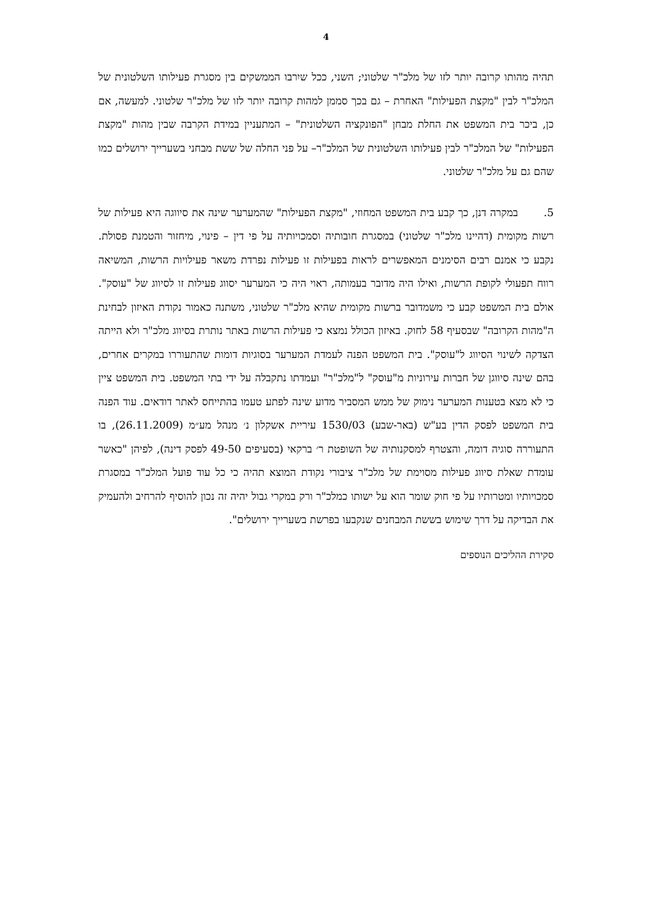4
תהיה מהותו קרובה יותר לזו של מלכ"ר שלטוני; השני, ככל שיִרבו הממשקים בין מסגרת פעילותו השלטונית של המלכ"ר לבין "מקצת הפעילות" האחרת – גם בכך סממן למהות קרובה יותר לזו של מלכ"ר שלטוני. למעשה, אם כן, ביכר בית המשפט את החלת מבחן "הפונקציה השלטונית" – המתעניין במידת הקרבה שבין מהות "מקצת הפעילות" של המלכ"ר לבין פעילותו השלטונית של המלכ"ר– על פני החלה של ששת מבחני בשערייך ירושלים כמו שהם גם על מלכ"ר שלטוני.
5. במקרה דנן, כך קבע בית המשפט המחוזי, "מקצת הפעילות" שהמערער שינה את סיווגה היא פעילות של רשות מקומית (דהיינו מלכ"ר שלטוני) במסגרת חובותיה וסמכויותיה על פי דין – פינוי, מיחזור והטמנת פסולת. נקבע כי אמנם רבים הסימנים המאפשרים לראות בפעילות זו פעילות נפרדת משאר פעילויות הרשות, המשיאה רווח תפעולי לקופת הרשות, ואילו היה מדובר בעמותה, ראוי היה כי המערער יסווג פעילות זו לסיווג של "עוסק". אולם בית המשפט קבע כי משמדובר ברשות מקומית שהיא מלכ"ר שלטוני, משתנה כאמור נקודת האיזון לבחינת ה"מהות הקרובה" שבסעיף 58 לחוק. באיזון הכולל נמצא כי פעילות הרשות באתר נותרת בסיווג מלכ"ר ולא הייתה הצדקה לשינוי הסיווג ל"עוסק". בית המשפט הפנה לעמדת המערער בסוגיות דומות שהתעוררו במקרים אחרים, בהם שינה סיווגן של חברות עירוניות מ"עוסק" ל"מלכ"ר" ועמדתו נתקבלה על ידי בתי המשפט. בית המשפט ציין כי לא מצא בטענות המערער נימוק של ממש המסביר מדוע שינה לפתע טעמו בהתייחס לאתר דודאים. עוד הפנה בית המשפט לפסק הדין בע"ש (באר-שבע) 1530/03 עיריית אשקלון נ׳ מנהל מע״מ (26.11.2009), בו התעוררה סוגיה דומה, והצטרף למסקנותיה של השופטת ר׳ ברקאי (בסעיפים 49-50 לפסק דינה), לפיהן "כאשר עומדת שאלת סיווג פעילות מסוימת של מלכ"ר ציבורי נקודת המוצא תהיה כי כל עוד פועל המלכ"ר במסגרת סמכויותיו ומטרותיו על פי חוק שומר הוא על ישותו כמלכ"ר ורק במקרי גבול יהיה זה נכון להוסיף להרחיב ולהעמיק את הבדיקה על דרך שימוש בששת המבחנים שנקבעו בפרשת בשערייך ירושלים".
סקירת ההליכים הנוספים